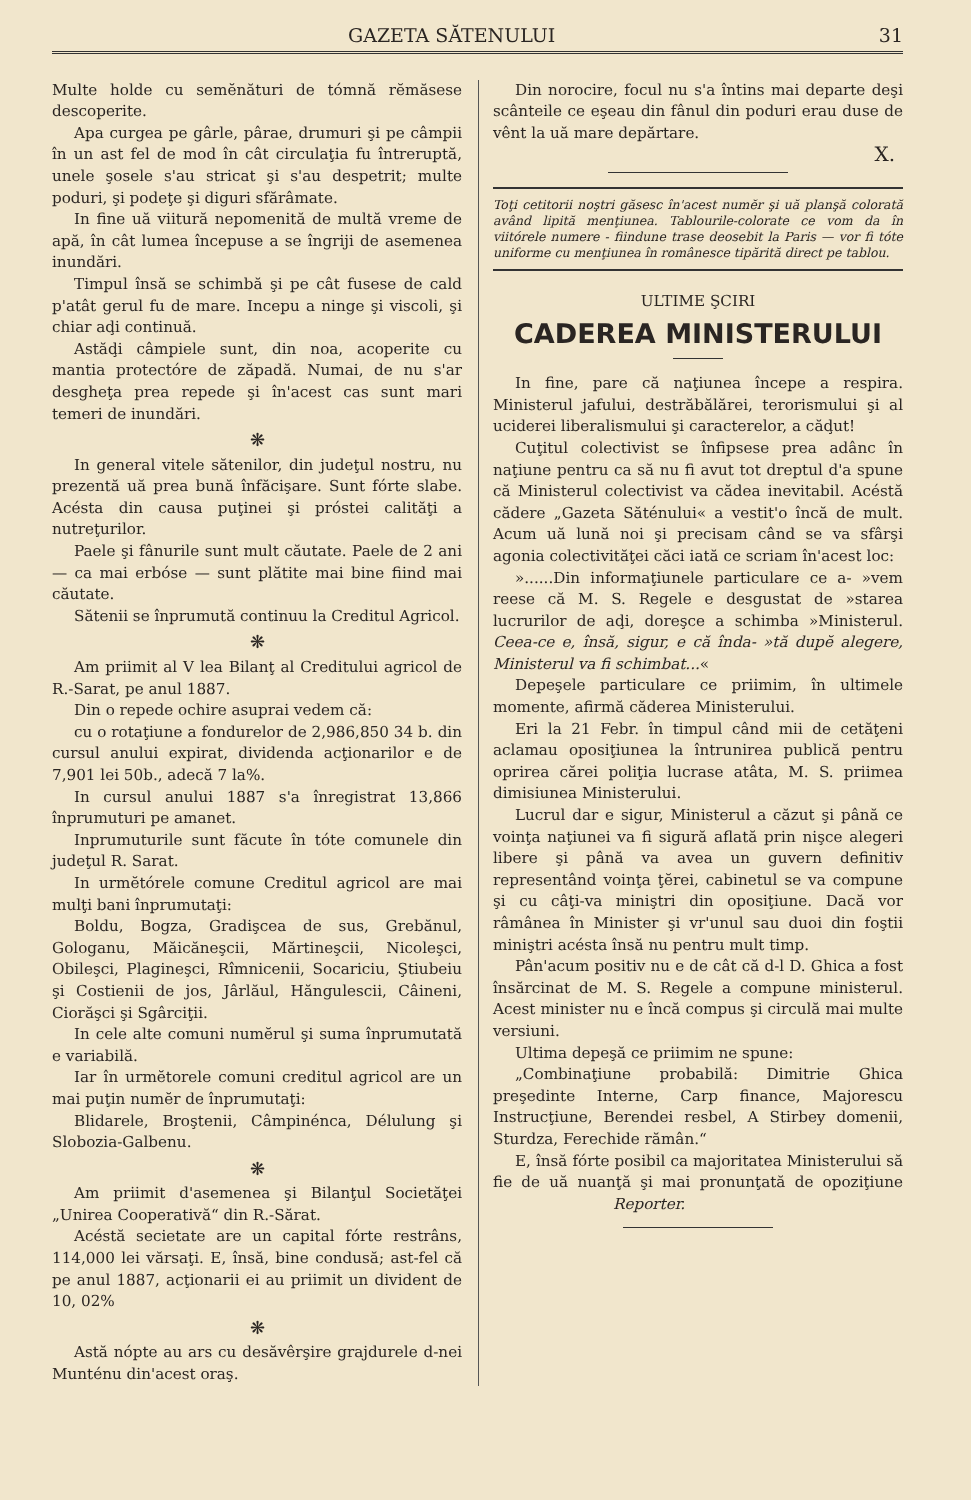GAZETA SĂTENULUI 31
Multe holde cu semĕnături de tómnă rĕmăsese descoperite.
Apa curgea pe gârle, pârae, drumuri şi pe câmpii în un ast fel de mod în cât circulaţia fu întreruptă, unele şosele s'au stricat şi s'au despetrit; multe poduri, şi podeţe şi diguri sfărâmate.
In fine uă viitură nepomenită de multă vreme de apă, în cât lumea începuse a se îngriji de asemenea inundări.
Timpul însă se schimbă şi pe cât fusese de cald p'atât gerul fu de mare. Incepu a ninge şi viscoli, şi chiar aḑi continuă.
Astăḑi câmpiele sunt, din noa, acoperite cu mantia protectóre de zăpadă. Numai, de nu s'ar desgheţa prea repede şi în'acest cas sunt mari temeri de inundări.
❋
In general vitele sătenilor, din judeţul nostru, nu prezentă uă prea bună înfăcişare. Sunt fórte slabe. Acésta din causa puţinei şi próstei calităţi a nutreţurilor.
Paele şi fânurile sunt mult căutate. Paele de 2 ani — ca mai erbóse — sunt plătite mai bine fiind mai căutate.
Sătenii se înprumută continuu la Creditul Agricol.
❋
Am priimit al V lea Bilanţ al Creditului agricol de R.-Sarat, pe anul 1887.
Din o repede ochire asuprai vedem că:
cu o rotaţiune a fondurelor de 2,986,850 34 b. din cursul anului expirat, dividenda acţionarilor e de 7,901 lei 50b., adecă 7 la%.
In cursul anului 1887 s'a înregistrat 13,866 înprumuturi pe amanet.
Inprumuturile sunt făcute în tóte comunele din judeţul R. Sarat.
In urmĕtórele comune Creditul agricol are mai mulţi bani înprumutaţi:
Boldu, Bogza, Gradişcea de sus, Grebănul, Gologanu, Măicăneşcii, Mărtineşcii, Nicoleşci, Obileşci, Plagineşci, Rîmnicenii, Socariciu, Ştiubeiu şi Costienii de jos, Jârlăul, Hăngulescii, Câineni, Ciorăşci şi Sgârciţii.
In cele alte comuni numĕrul şi suma înprumutată e variabilă.
Iar în urmĕtorele comuni creditul agricol are un mai puţin numĕr de înprumutaţi:
Blidarele, Broştenii, Câmpinénca, Délulung şi Slobozia-Galbenu.
❋
Am priimit d'asemenea şi Bilanţul Societăţei „Unirea Cooperativă“ din R.-Sărat.
Acéstă secietate are un capital fórte restrâns, 114,000 lei vărsaţi. E, însă, bine condusă; ast-fel că pe anul 1887, acţionarii ei au priimit un divident de 10, 02%
❋
Astă nópte au ars cu desăvêrşire grajdurele d-nei Munténu din'acest oraş.
Din norocire, focul nu s'a întins mai departe deşi scânteile ce eşeau din fânul din poduri erau duse de vênt la uă mare depărtare.
X.
Toţi cetitorii noştri găsesc în'acest numĕr şi uă planşă colorată având lipită menţiunea. Tablourile-colorate ce vom da în viitórele numere - fiindune trase deosebit la Paris — vor fi tóte uniforme cu menţiunea în românesce tipărită direct pe tablou.
ULTIME ŞCIRI
CADEREA MINISTERULUI
In fine, pare că naţiunea începe a respira. Ministerul jafului, destrăbălărei, terorismului şi al uciderei liberalismului şi caracterelor, a căḑut!
Cuţitul colectivist se înfipsese prea adânc în naţiune pentru ca să nu fi avut tot dreptul d'a spune că Ministerul colectivist va cădea inevitabil. Acéstă cădere „Gazeta Săténului« a vestit'o încă de mult. Acum uă lună noi şi precisam când se va sfârşi agonia colectivităţei căci iată ce scriam în'acest loc:
»......Din informaţiunele particulare ce a- »vem reese că M. S. Regele e desgustat de »starea lucrurilor de aḑi, doreşce a schimba »Ministerul. Ceea-ce e, însă, sigur, e că înda- »tă dupĕ alegere, Ministerul va fi schimbat...«
Depeşele particulare ce priimim, în ultimele momente, afirmă căderea Ministerului.
Eri la 21 Febr. în timpul când mii de cetăţeni aclamau oposiţiunea la întrunirea publică pentru oprirea cărei poliţia lucrase atâta, M. S. priimea dimisiunea Ministerului.
Lucrul dar e sigur, Ministerul a căzut şi până ce voinţa naţiunei va fi sigură aflată prin nişce alegeri libere şi până va avea un guvern definitiv representând voinţa ţĕrei, cabinetul se va compune şi cu câţi-va miniştri din oposiţiune. Dacă vor râmânea în Minister şi vr'unul sau duoi din foştii miniştri acésta însă nu pentru mult timp.
Pân'acum positiv nu e de cât că d-l D. Ghica a fost însărcinat de M. S. Regele a compune ministerul. Acest minister nu e încă compus şi circulă mai multe versiuni.
Ultima depeşă ce priimim ne spune:
„Combinaţiune probabilă: Dimitrie Ghica preşedinte Interne, Carp finance, Majorescu Instrucţiune, Berendei resbel, A Stirbey domenii, Sturdza, Ferechide rămân.“
E, însă fórte posibil ca majoritatea Ministerului să fie de uă nuanţă şi mai pronunţată de opoziţiune Reporter.